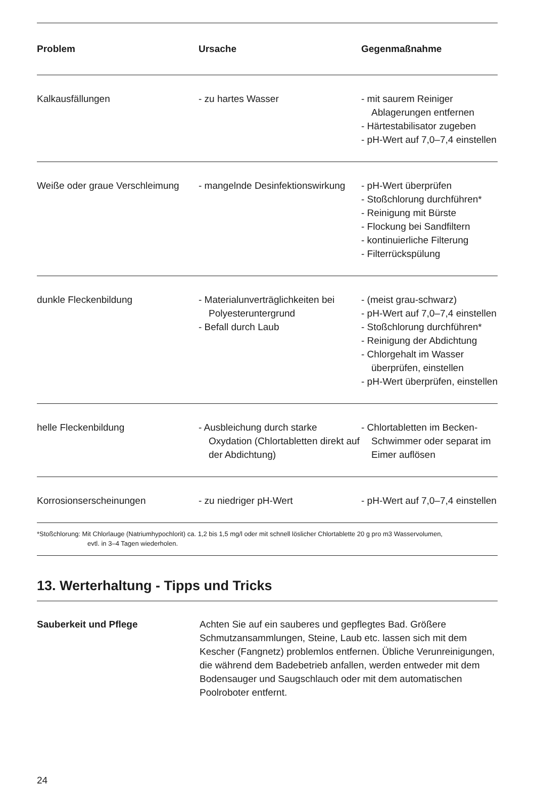| Problem | Ursache | Gegenmaßnahme |
| --- | --- | --- |
| Kalkausfällungen | - zu hartes Wasser | - mit saurem Reiniger Ablagerun­gen entfernen - Härtestabilisator zugeben - pH-Wert auf 7,0–7,4 einstellen |
| Weiße oder graue Verschleimung | - mangelnde Desinfektionswirkung | - pH-Wert überprüfen - Stoßchlorung durchführen* - Reinigung mit Bürste - Flockung bei Sandfiltern - kontinuierliche Filterung - Filterrückspülung |
| dunkle Fleckenbildung | - Materialunverträglich­keiten bei Polyester­untergrund - Befall durch Laub | - (meist grau-schwarz) - pH-Wert auf 7,0–7,4 einstellen - Stoßchlorung durchführen* - Reinigung der Abdichtung - Chlorgehalt im Wasser überprüfen, einstellen - pH-Wert überprüfen, einstellen |
| helle Fleckenbildung | - Ausbleichung durch starke Oxydation (Chlortabletten direkt auf der Abdichtung) | - Chlortabletten im Becken-Schwimmer oder separat im Eimer auflösen |
| Korrosionserscheinungen | - zu niedriger pH-Wert | - pH-Wert auf 7,0–7,4 einstellen |
*Stoßchlorung: Mit Chlorlauge (Natriumhypochlorit) ca. 1,2 bis 1,5 mg/l oder mit schnell löslicher Chlortablette 20 g pro m3 Wasservolumen,
evtl. in 3–4 Tagen wiederholen.
13. Werterhaltung - Tipps und Tricks
Sauberkeit und Pflege Achten Sie auf ein sauberes und gepflegtes Bad. Größere Schmutzan­sammlungen, Steine, Laub etc. lassen sich mit dem Kescher (Fangnetz) problemlos entfernen. Übliche Verunreinigungen, die während dem Ba­debetrieb anfallen, werden entweder mit dem Bodensauger und Saug­schlauch oder mit dem automatischen Poolroboter entfernt.
24